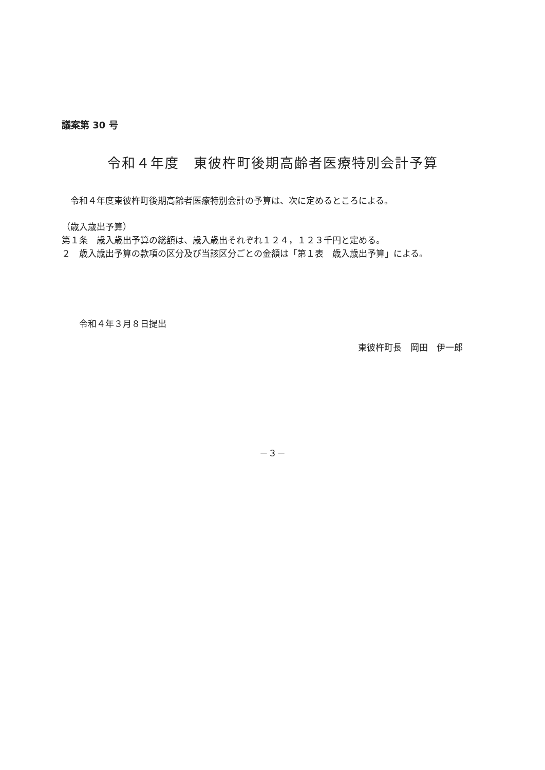議案第 30 号
令和４年度　東彼杵町後期高齢者医療特別会計予算
令和４年度東彼杵町後期高齢者医療特別会計の予算は、次に定めるところによる。
（歳入歳出予算）
第１条　歳入歳出予算の総額は、歳入歳出それぞれ１２４，１２３千円と定める。
２　歳入歳出予算の款項の区分及び当該区分ごとの金額は「第１表　歳入歳出予算」による。
令和４年３月８日提出
東彼杵町長　岡田　伊一郎
－３－